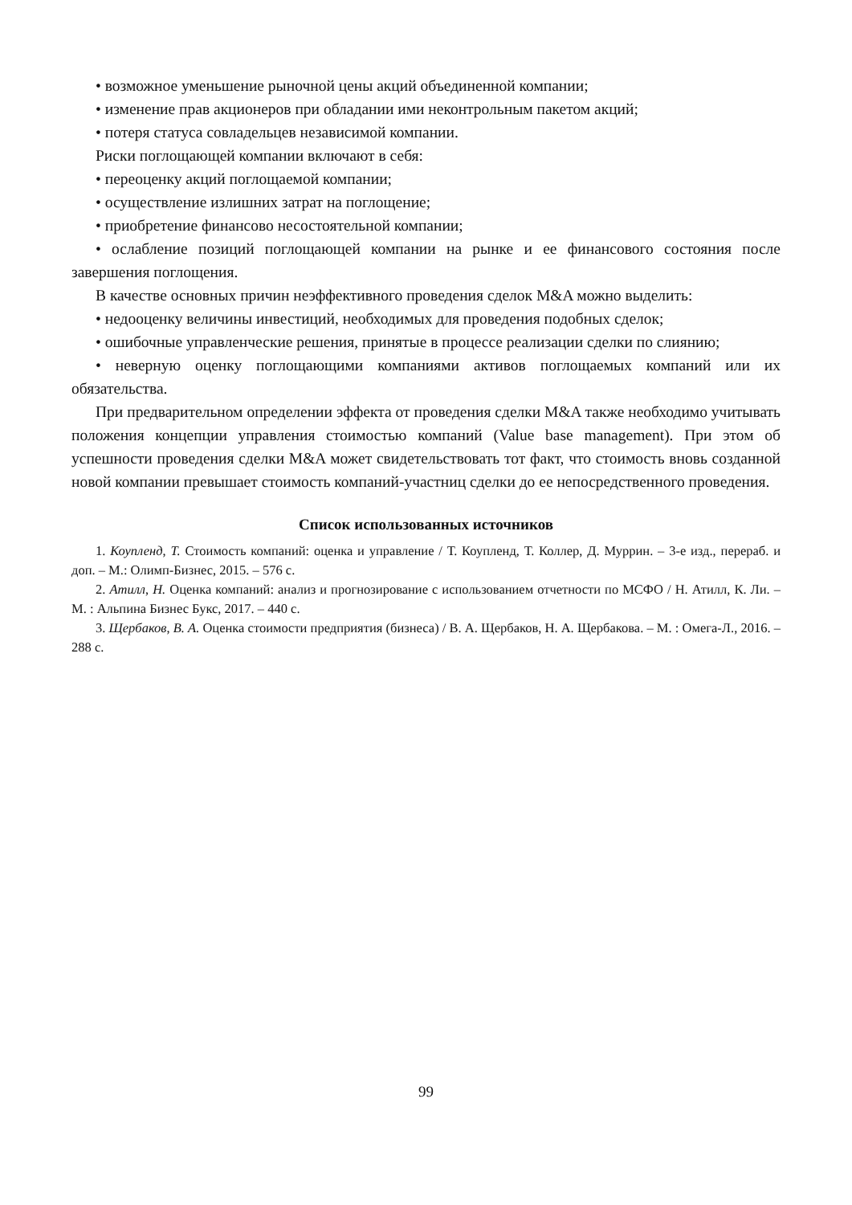• возможное уменьшение рыночной цены акций объединенной компании;
• изменение прав акционеров при обладании ими неконтрольным пакетом акций;
• потеря статуса совладельцев независимой компании.
Риски поглощающей компании включают в себя:
• переоценку акций поглощаемой компании;
• осуществление излишних затрат на поглощение;
• приобретение финансово несостоятельной компании;
• ослабление позиций поглощающей компании на рынке и ее финансового состояния после завершения поглощения.
В качестве основных причин неэффективного проведения сделок M&A можно выделить:
• недооценку величины инвестиций, необходимых для проведения подобных сделок;
• ошибочные управленческие решения, принятые в процессе реализации сделки по слиянию;
• неверную оценку поглощающими компаниями активов поглощаемых компаний или их обязательства.
При предварительном определении эффекта от проведения сделки M&A также необходимо учитывать положения концепции управления стоимостью компаний (Value base management). При этом об успешности проведения сделки M&A может свидетельствовать тот факт, что стоимость вновь созданной новой компании превышает стоимость компаний-участниц сделки до ее непосредственного проведения.
Список использованных источников
1. Коупленд, Т. Стоимость компаний: оценка и управление / Т. Коупленд, Т. Коллер, Д. Муррин. – 3-е изд., перераб. и доп. – М.: Олимп-Бизнес, 2015. – 576 с.
2. Атилл, Н. Оценка компаний: анализ и прогнозирование с использованием отчетности по МСФО / Н. Атилл, К. Ли. – М. : Альпина Бизнес Букс, 2017. – 440 с.
3. Щербаков, В. А. Оценка стоимости предприятия (бизнеса) / В. А. Щербаков, Н. А. Щербакова. – М. : Омега-Л., 2016. – 288 с.
99